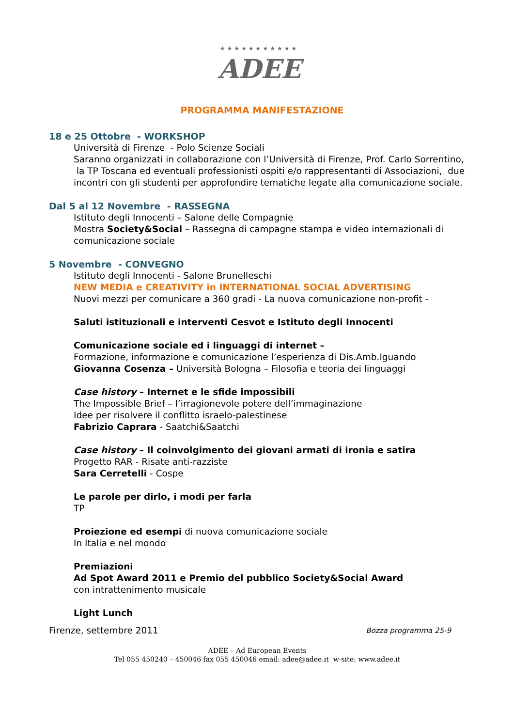★★★★★★★★★★★
ADEE
PROGRAMMA MANIFESTAZIONE
18 e 25 Ottobre - WORKSHOP
Università di Firenze - Polo Scienze Sociali
Saranno organizzati in collaborazione con l’Università di Firenze, Prof. Carlo Sorrentino, la TP Toscana ed eventuali professionisti ospiti e/o rappresentanti di Associazioni, due incontri con gli studenti per approfondire tematiche legate alla comunicazione sociale.
Dal 5 al 12 Novembre - RASSEGNA
Istituto degli Innocenti – Salone delle Compagnie
Mostra Society&Social – Rassegna di campagne stampa e video internazionali di comunicazione sociale
5 Novembre - CONVEGNO
Istituto degli Innocenti - Salone Brunelleschi
NEW MEDIA e CREATIVITY in INTERNATIONAL SOCIAL ADVERTISING
Nuovi mezzi per comunicare a 360 gradi - La nuova comunicazione non-profit -
Saluti istituzionali e interventi Cesvot e Istituto degli Innocenti
Comunicazione sociale ed i linguaggi di internet –
Formazione, informazione e comunicazione l’esperienza di Dis.Amb.Iguando
Giovanna Cosenza – Università Bologna – Filosofia e teoria dei linguaggi
Case history – Internet e le sfide impossibili
The Impossible Brief – l’irragionevole potere dell’immaginazione
Idee per risolvere il conflitto israelo-palestinese
Fabrizio Caprara - Saatchi&Saatchi
Case history – Il coinvolgimento dei giovani armati di ironia e satira
Progetto RAR - Risate anti-razziste
Sara Cerretelli - Cospe
Le parole per dirlo, i modi per farla
TP
Proiezione ed esempi di nuova comunicazione sociale
In Italia e nel mondo
Premiazioni
Ad Spot Award 2011 e Premio del pubblico Society&Social Award
con intrattenimento musicale
Light Lunch
Firenze, settembre 2011 Bozza programma 25-9
ADEE – Ad European Events
Tel 055 450240 – 450046 fax 055 450046 email: adee@adee.it w-site: www.adee.it